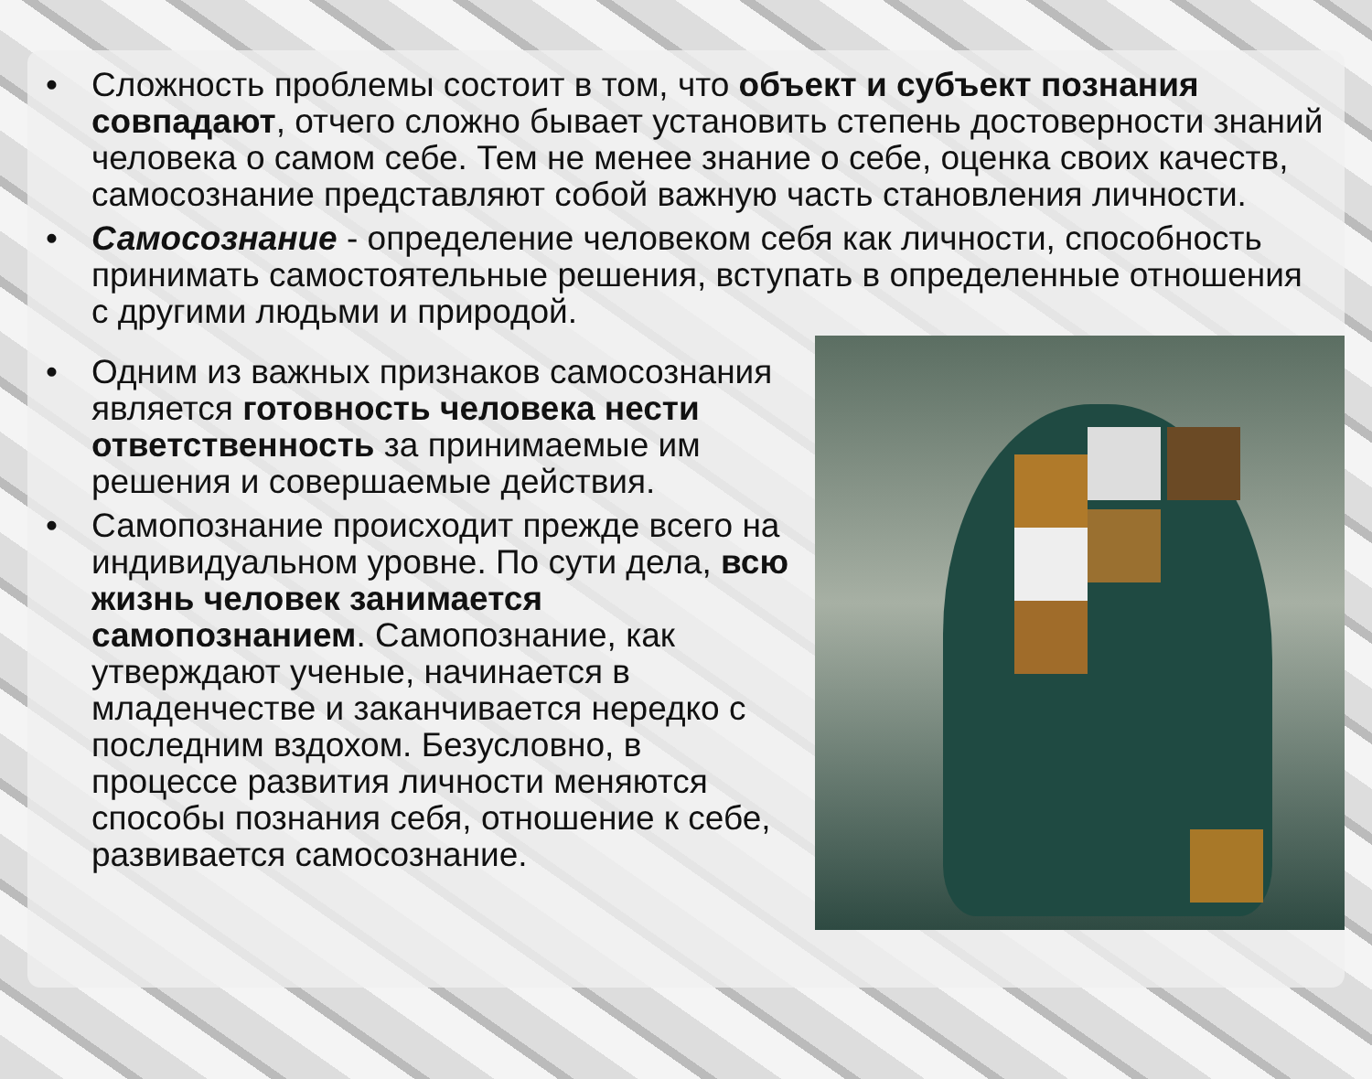• Сложность проблемы состоит в том, что объект и субъект познания совпадают, отчего сложно бывает установить степень достоверности знаний человека о самом себе. Тем не менее знание о себе, оценка своих качеств, самосознание представляют собой важную часть становления личности.
• Самосознание - определение человеком себя как личности, способность принимать самостоятельные решения, вступать в определенные отношения с другими людьми и природой.
• Одним из важных признаков самосознания является готовность человека нести ответственность за принимаемые им решения и совершаемые действия.
• Самопознание происходит прежде всего на индивидуальном уровне. По сути дела, всю жизнь человек занимается самопознанием. Самопознание, как утверждают ученые, начинается в младенчестве и заканчивается нередко с последним вздохом. Безусловно, в процессе развития личности меняются способы познания себя, отношение к себе, развивается самосознание.